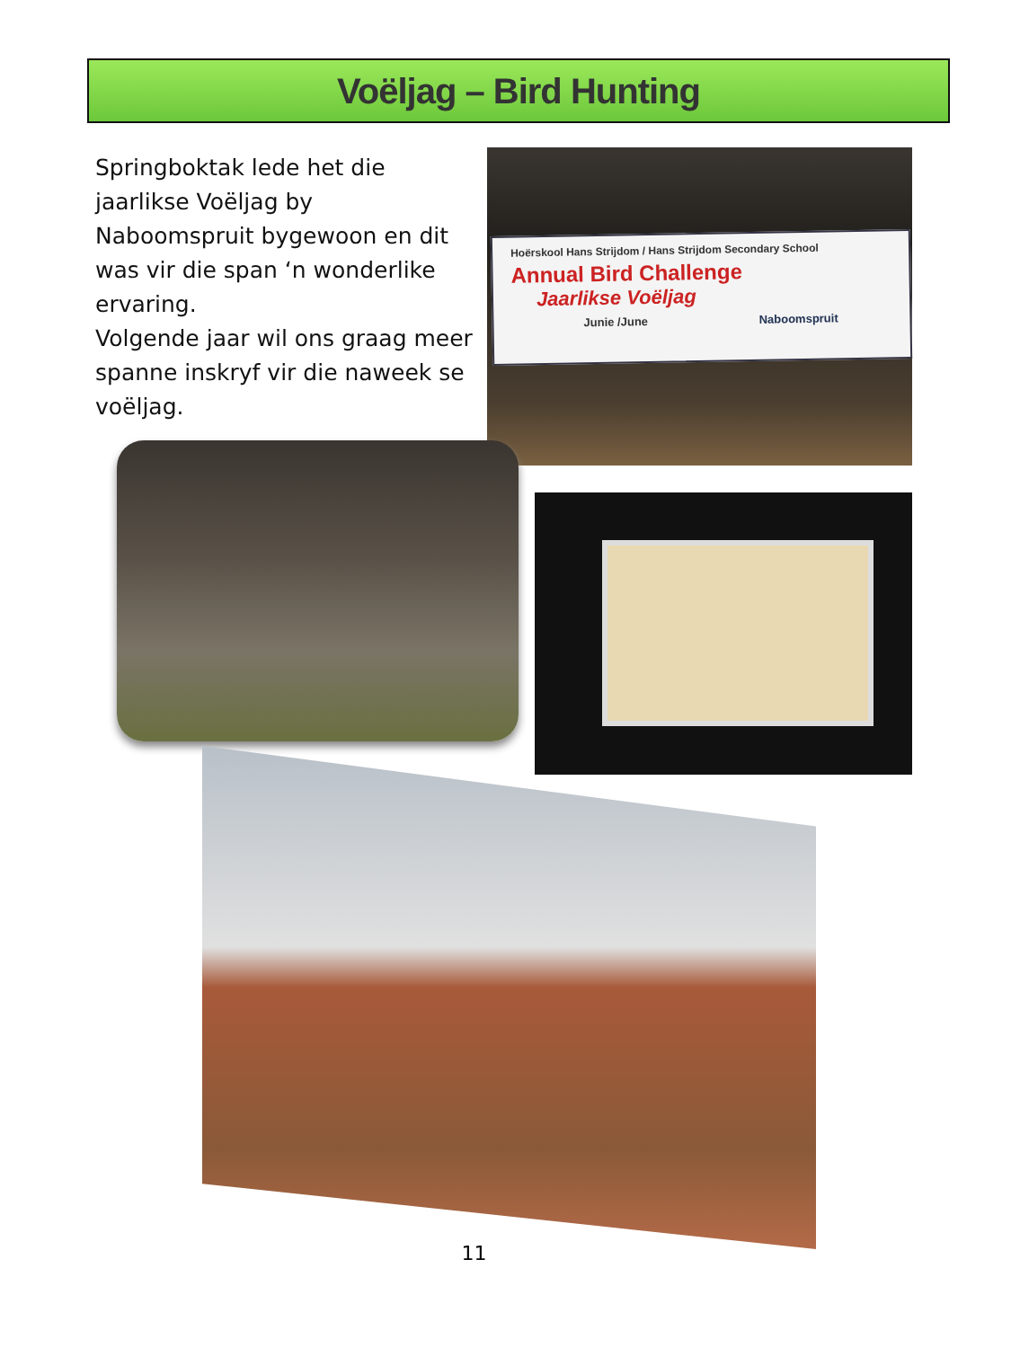Voëljag – Bird Hunting
Springboktak lede het die jaarlikse Voëljag by Naboomspruit bygewoon en dit was vir die span ‘n wonderlike ervaring.
Volgende jaar wil ons graag meer spanne inskryf vir die naweek se voëljag.
Hoërskool Hans Strijdom / Hans Strijdom Secondary School
Annual Bird Challenge
Jaarlikse Voëljag
Junie /June Naboomspruit
11